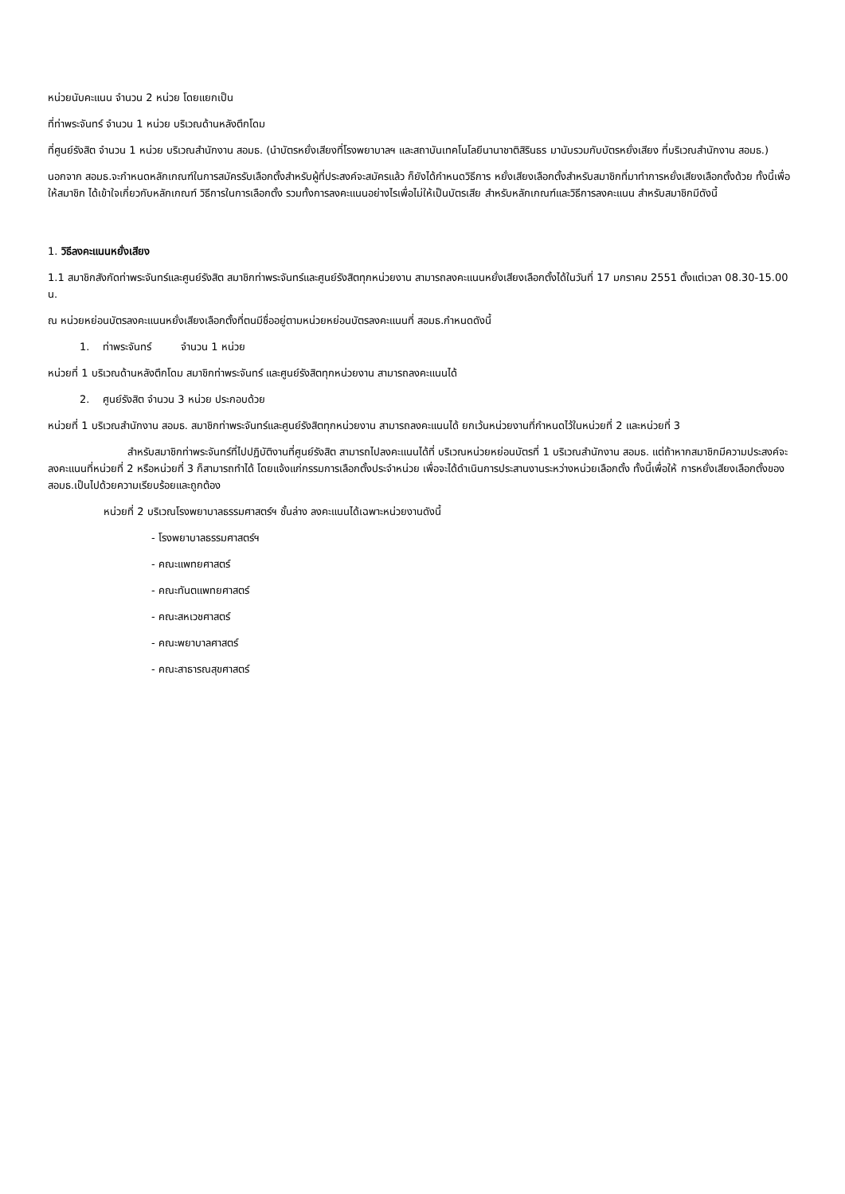หน่วยนับคะแนน จำนวน 2 หน่วย โดยแยกเป็น
ที่ท่าพระจันทร์ จำนวน 1 หน่วย บริเวณด้านหลังตึกโดม
ที่ศูนย์รังสิต จำนวน 1 หน่วย บริเวณสำนักงาน สอมธ. (นำบัตรหยั่งเสียงที่โรงพยาบาลฯ และสถาบันเทคโนโลยีนานาชาติสิรินธร มานับรวมกับบัตรหยั่งเสียง ที่บริเวณสำนักงาน สอมธ.)
นอกจาก สอมธ.จะกำหนดหลักเกณฑ์ในการสมัครรับเลือกตั้งสำหรับผู้ที่ประสงค์จะสมัครแล้ว ก็ยังได้กำหนดวิธีการ หยั่งเสียงเลือกตั้งสำหรับสมาชิกที่มาทำการหยั่งเสียงเลือกตั้งด้วย ทั้งนี้เพื่อให้สมาชิก ได้เข้าใจเกี่ยวกับหลักเกณฑ์ วิธีการในการเลือกตั้ง รวมทั้งการลงคะแนนอย่างไรเพื่อไม่ให้เป็นบัตรเสีย สำหรับหลักเกณฑ์และวิธีการลงคะแนน สำหรับสมาชิกมีดังนี้
1. วิธีลงคะแนนหยั่งเสียง
1.1 สมาชิกสังกัดท่าพระจันทร์และศูนย์รังสิต สมาชิกท่าพระจันทร์และศูนย์รังสิตทุกหน่วยงาน สามารถลงคะแนนหยั่งเสียงเลือกตั้งได้ในวันที่ 17 มกราคม 2551 ตั้งแต่เวลา 08.30-15.00 น.
ณ หน่วยหย่อนบัตรลงคะแนนหยั่งเสียงเลือกตั้งที่ตนมีชื่ออยู่ตามหน่วยหย่อนบัตรลงคะแนนที่ สอมธ.กำหนดดังนี้
1. ท่าพระจันทร์ จำนวน 1 หน่วย
หน่วยที่ 1 บริเวณด้านหลังตึกโดม สมาชิกท่าพระจันทร์ และศูนย์รังสิตทุกหน่วยงาน สามารถลงคะแนนได้
2. ศูนย์รังสิต จำนวน 3 หน่วย ประกอบด้วย
หน่วยที่ 1 บริเวณสำนักงาน สอมธ. สมาชิกท่าพระจันทร์และศูนย์รังสิตทุกหน่วยงาน สามารถลงคะแนนได้ ยกเว้นหน่วยงานที่กำหนดไว้ในหน่วยที่ 2 และหน่วยที่ 3
สำหรับสมาชิกท่าพระจันทร์ที่ไปปฏิบัติงานที่ศูนย์รังสิต สามารถไปลงคะแนนได้ที่ บริเวณหน่วยหย่อนบัตรที่ 1 บริเวณสำนักงาน สอมธ. แต่ถ้าหากสมาชิกมีความประสงค์จะลงคะแนนที่หน่วยที่ 2 หรือหน่วยที่ 3 ก็สามารถทำได้ โดยแจ้งแก่กรรมการเลือกตั้งประจำหน่วย เพื่อจะได้ดำเนินการประสานงานระหว่างหน่วยเลือกตั้ง ทั้งนี้เพื่อให้ การหยั่งเสียงเลือกตั้งของ สอมธ.เป็นไปด้วยความเรียบร้อยและถูกต้อง
หน่วยที่ 2 บริเวณโรงพยาบาลธรรมศาสตร์ฯ ชั้นล่าง ลงคะแนนได้เฉพาะหน่วยงานดังนี้
- โรงพยาบาลธรรมศาสตร์ฯ
- คณะแพทยศาสตร์
- คณะทันตแพทยศาสตร์
- คณะสหเวชศาสตร์
- คณะพยาบาลศาสตร์
- คณะสาธารณสุขศาสตร์